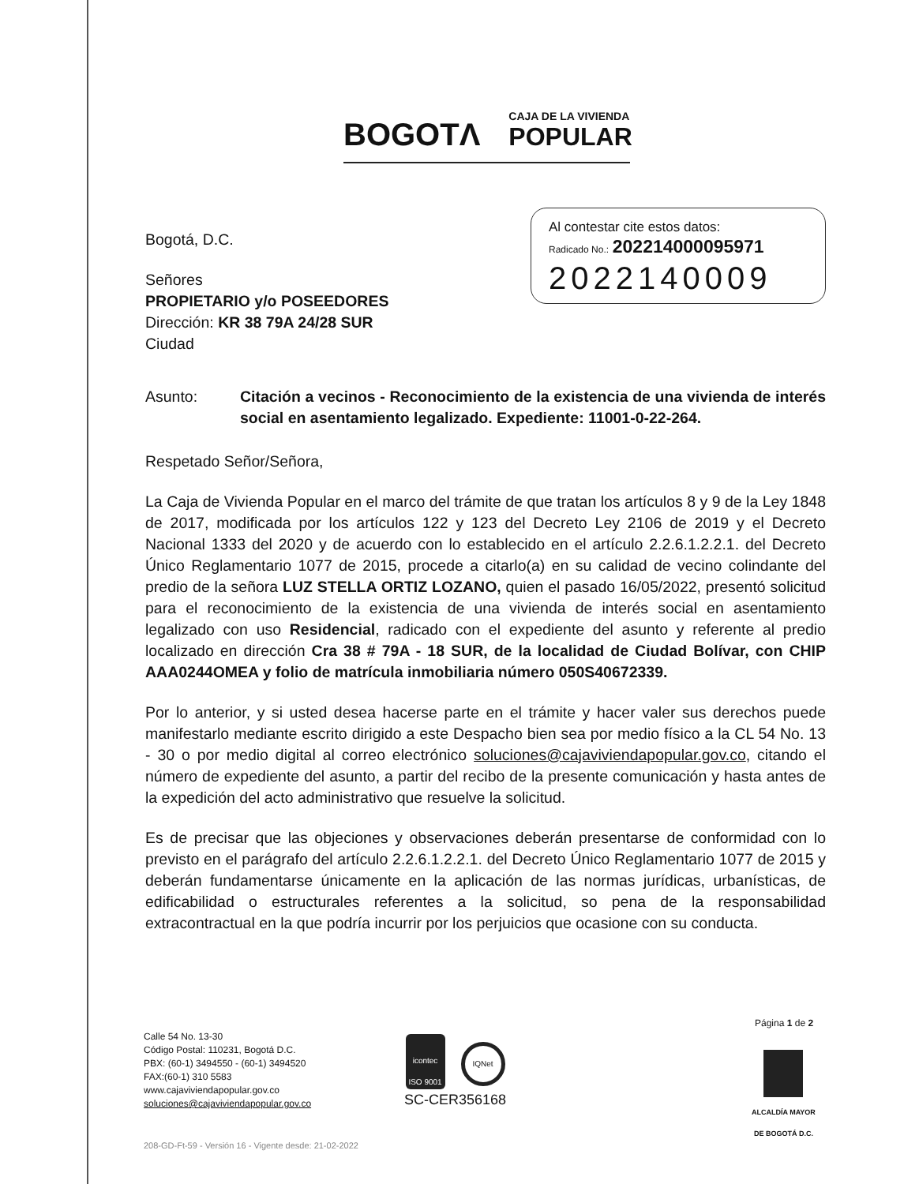BOGOTΛ CAJA DE LA VIVIENDA
POPULAR
Al contestar cite estos datos:
Radicado No.: 202214000095971
2022140009
Bogotá, D.C.
Señores
PROPIETARIO y/o POSEEDORES
Dirección: KR 38 79A 24/28 SUR
Ciudad
Asunto: Citación a vecinos - Reconocimiento de la existencia de una vivienda de interés social en asentamiento legalizado. Expediente: 11001-0-22-264.
Respetado Señor/Señora,
La Caja de Vivienda Popular en el marco del trámite de que tratan los artículos 8 y 9 de la Ley 1848 de 2017, modificada por los artículos 122 y 123 del Decreto Ley 2106 de 2019 y el Decreto Nacional 1333 del 2020 y de acuerdo con lo establecido en el artículo 2.2.6.1.2.2.1. del Decreto Único Reglamentario 1077 de 2015, procede a citarlo(a) en su calidad de vecino colindante del predio de la señora LUZ STELLA ORTIZ LOZANO, quien el pasado 16/05/2022, presentó solicitud para el reconocimiento de la existencia de una vivienda de interés social en asentamiento legalizado con uso Residencial, radicado con el expediente del asunto y referente al predio localizado en dirección Cra 38 # 79A - 18 SUR, de la localidad de Ciudad Bolívar, con CHIP AAA0244OMEA y folio de matrícula inmobiliaria número 050S40672339.
Por lo anterior, y si usted desea hacerse parte en el trámite y hacer valer sus derechos puede manifestarlo mediante escrito dirigido a este Despacho bien sea por medio físico a la CL 54 No. 13 - 30 o por medio digital al correo electrónico soluciones@cajaviviendapopular.gov.co, citando el número de expediente del asunto, a partir del recibo de la presente comunicación y hasta antes de la expedición del acto administrativo que resuelve la solicitud.
Es de precisar que las objeciones y observaciones deberán presentarse de conformidad con lo previsto en el parágrafo del artículo 2.2.6.1.2.2.1. del Decreto Único Reglamentario 1077 de 2015 y deberán fundamentarse únicamente en la aplicación de las normas jurídicas, urbanísticas, de edificabilidad o estructurales referentes a la solicitud, so pena de la responsabilidad extracontractual en la que podría incurrir por los perjuicios que ocasione con su conducta.
Página 1 de 2
Calle 54 No. 13-30
Código Postal: 110231, Bogotá D.C.
PBX: (60-1) 3494550 - (60-1) 3494520
FAX:(60-1) 310 5583
www.cajaviviendapopular.gov.co
soluciones@cajaviviendapopular.gov.co
icontec
ISO 9001
IQNet
SC-CER356168
ALCALDÍA MAYOR
DE BOGOTÁ D.C.
208-GD-Ft-59 - Versión 16 - Vigente desde: 21-02-2022